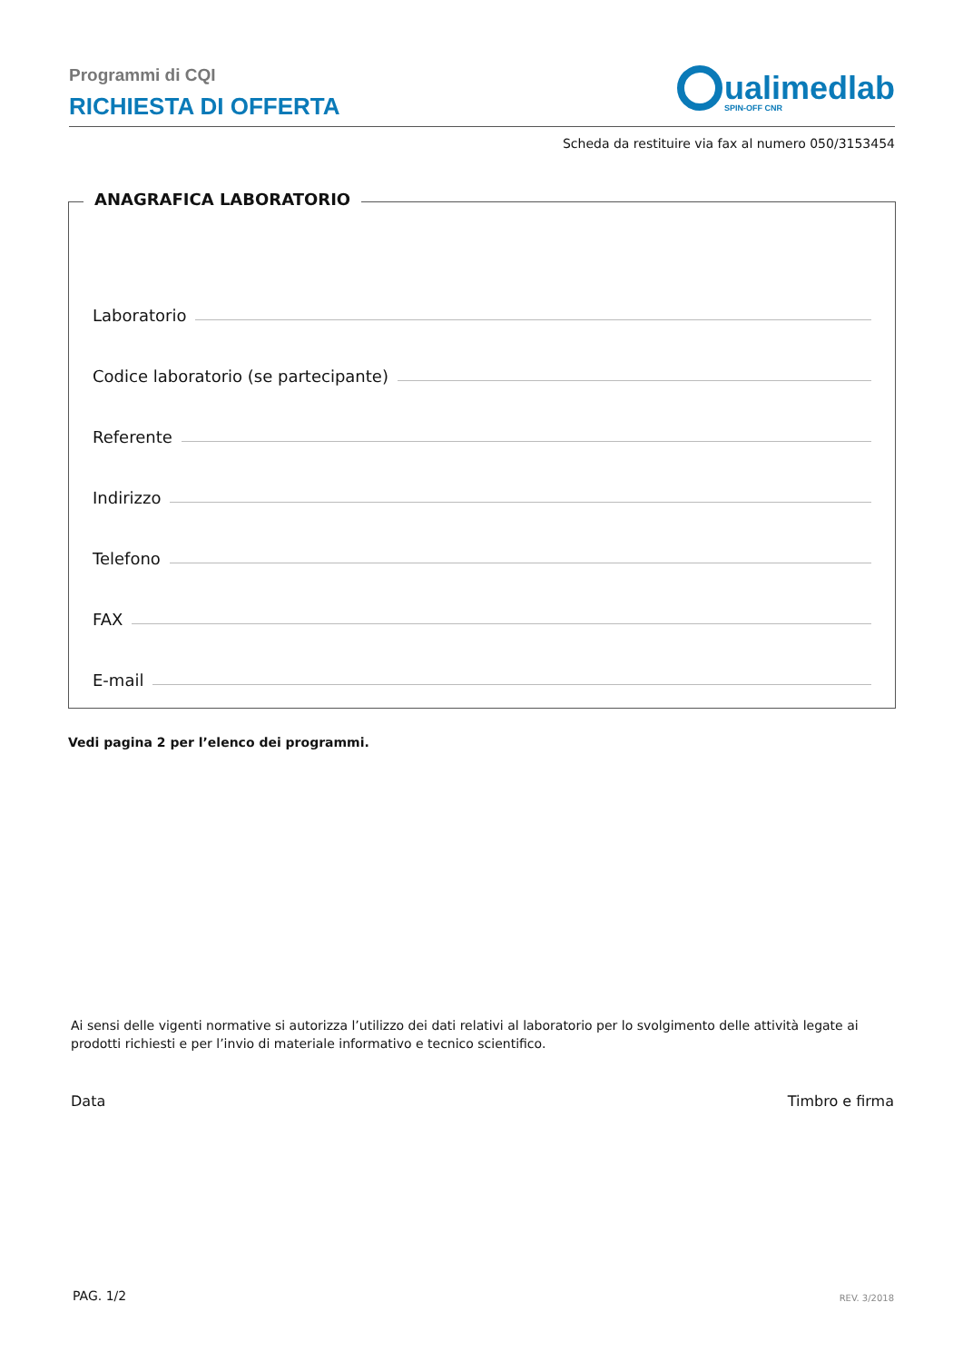Programmi di CQI
RICHIESTA DI OFFERTA
ualimedlab
SPIN-OFF CNR
Scheda da restituire via fax al numero 050/3153454
ANAGRAFICA LABORATORIO
Laboratorio
Codice laboratorio (se partecipante)
Referente
Indirizzo
Telefono
FAX
E-mail
Vedi pagina 2 per l’elenco dei programmi.
Ai sensi delle vigenti normative si autorizza l’utilizzo dei dati relativi al laboratorio per lo svolgimento delle attività legate ai prodotti richiesti e per l’invio di materiale informativo e tecnico scientifico.
Data Timbro e firma
PAG. 1/2 REV. 3/2018